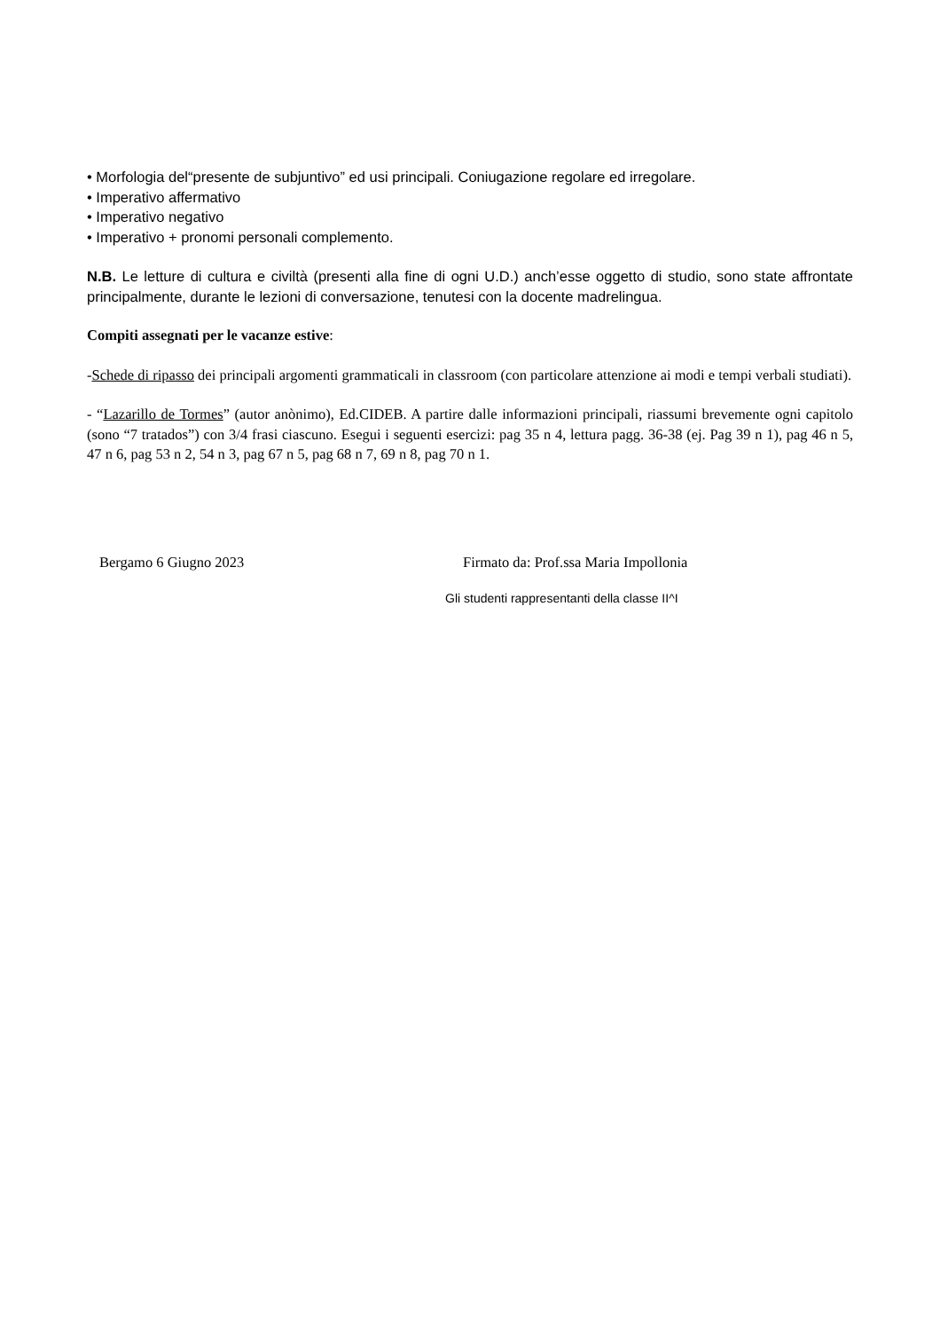• Morfologia del“presente de subjuntivo” ed usi principali. Coniugazione regolare ed irregolare.
• Imperativo affermativo
• Imperativo negativo
• Imperativo + pronomi personali complemento.
N.B. Le letture di cultura e civiltà (presenti alla fine di ogni U.D.) anch’esse oggetto di studio, sono state affrontate principalmente, durante le lezioni di conversazione, tenutesi con la docente madrelingua.
Compiti assegnati per le vacanze estive:
-Schede di ripasso dei principali argomenti grammaticali in classroom (con particolare attenzione ai modi e tempi verbali studiati).
- “Lazarillo de Tormes” (autor anònimo), Ed.CIDEB. A partire dalle informazioni principali, riassumi brevemente ogni capitolo (sono “7 tratados”) con 3/4 frasi ciascuno. Esegui i seguenti esercizi: pag 35 n 4, lettura pagg. 36-38 (ej. Pag 39 n 1), pag 46 n 5, 47 n 6, pag 53 n 2, 54 n 3, pag 67 n 5, pag 68 n 7, 69 n 8, pag 70 n 1.
Bergamo 6 Giugno 2023 Firmato da: Prof.ssa Maria Impollonia
Gli studenti rappresentanti della classe II^I